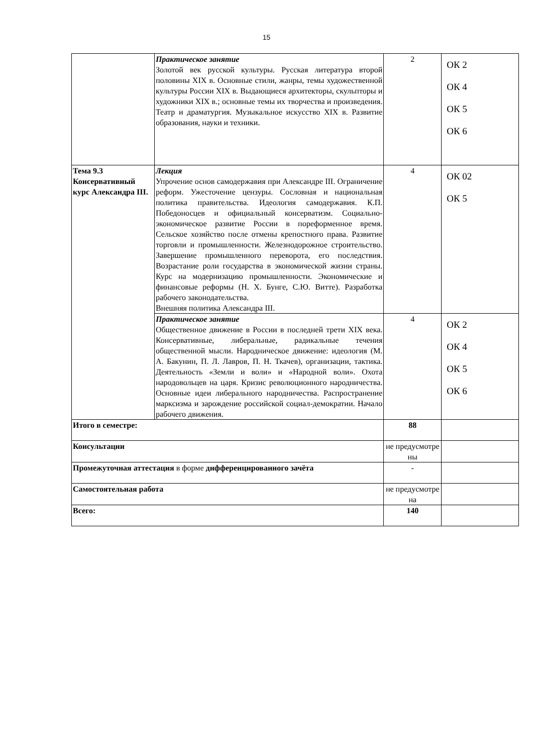15
| | Практическое занятие Золотой век русской культуры. Русская литература второй половины XIX в. Основные стили, жанры, темы художественной культуры России XIX в. Выдающиеся архитекторы, скульпторы и художники XIX в.; основные темы их творчества и произведения. Театр и драматургия. Музыкальное искусство XIX в. Развитие образования, науки и техники. | 2 | ОК 2 ОК 4 ОК 5 ОК 6 |
| Тема 9.3 Консервативный курс Александра III. | Лекция Упрочение основ самодержавия при Александре III. Ограничение реформ. Ужесточение цензуры. Сословная и национальная политика правительства. Идеология самодержавия. К.П. Победоносцев и официальный консерватизм. Социально-экономическое развитие России в пореформенное время. Сельское хозяйство после отмены крепостного права. Развитие торговли и промышленности. Железнодорожное строительство. Завершение промышленного переворота, его последствия. Возрастание роли государства в экономической жизни страны. Курс на модернизацию промышленности. Экономические и финансовые реформы (Н. Х. Бунге, С.Ю. Витте). Разработка рабочего законодательства. Внешняя политика Александра III. | 4 | ОК 02 ОК 5 |
| | Практическое занятие Общественное движение в России в последней трети XIX века. Консервативные, либеральные, радикальные течения общественной мысли. Народническое движение: идеология (М. А. Бакунин, П. Л. Лавров, П. Н. Ткачев), организации, тактика. Деятельность «Земли и воли» и «Народной воли». Охота народовольцев на царя. Кризис революционного народничества. Основные идеи либерального народничества. Распространение марксизма и зарождение российской социал-демократии. Начало рабочего движения. | 4 | ОК 2 ОК 4 ОК 5 ОК 6 |
| Итого в семестре: | | 88 | |
| Консультации | | не предусмотре ны | |
| Промежуточная аттестация в форме дифференцированного зачёта | | - | |
| Самостоятельная работа | | не предусмотре на | |
| Всего: | | 140 | |